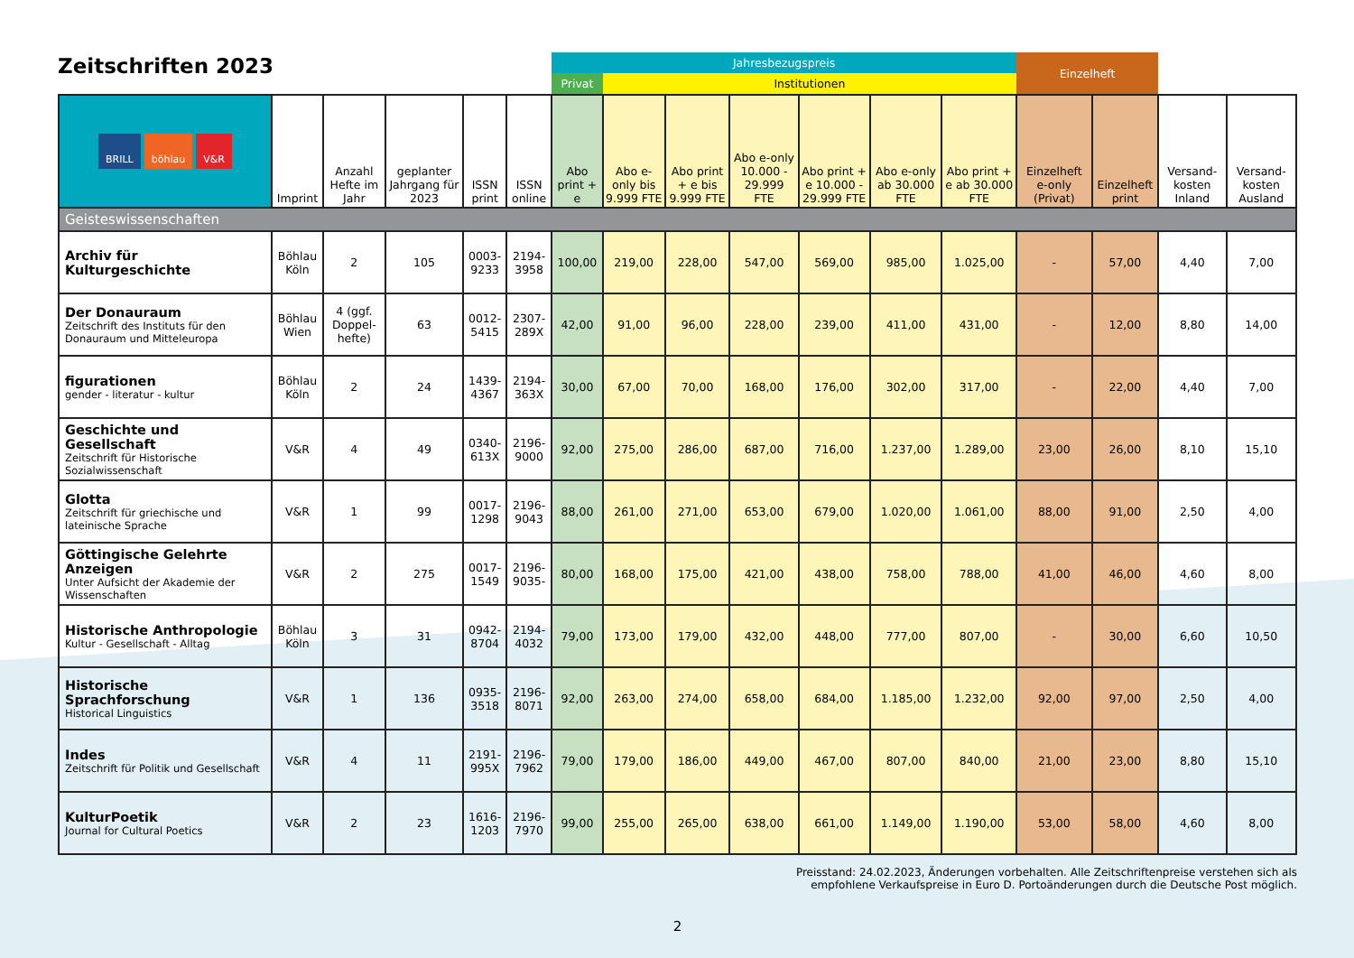Zeitschriften 2023
| | | | | | | Jahresbezugspreis | | | | | | | Einzelheft | | | |
| --- | --- | --- | --- | --- | --- | --- | --- | --- | --- | --- | --- | --- | --- | --- | --- | --- |
| | | | | | | Privat | Institutionen | | | | | | | | | |
| BRILL böhlau V&R | Imprint | Anzahl Hefte im Jahr | geplanter Jahrgang für 2023 | ISSN print | ISSN online | Abo print + e | Abo e-only bis 9.999 FTE | Abo print + e bis 9.999 FTE | Abo e-only 10.000 - 29.999 FTE | Abo print + e 10.000 - 29.999 FTE | Abo e-only ab 30.000 FTE | Abo print + e ab 30.000 FTE | Einzelheft e-only (Privat) | Einzelheft print | Versand-kosten Inland | Versand-kosten Ausland |
| Geisteswissenschaften | | | | | | | | | | | | | | | | |
| Archiv für Kulturgeschichte | Böhlau Köln | 2 | 105 | 0003-9233 | 2194-3958 | 100,00 | 219,00 | 228,00 | 547,00 | 569,00 | 985,00 | 1.025,00 | - | 57,00 | 4,40 | 7,00 |
| Der Donauraum Zeitschrift des Instituts für den Donauraum und Mitteleuropa | Böhlau Wien | 4 (ggf. Doppel-hefte) | 63 | 0012-5415 | 2307-289X | 42,00 | 91,00 | 96,00 | 228,00 | 239,00 | 411,00 | 431,00 | - | 12,00 | 8,80 | 14,00 |
| figurationen gender - literatur - kultur | Böhlau Köln | 2 | 24 | 1439-4367 | 2194-363X | 30,00 | 67,00 | 70,00 | 168,00 | 176,00 | 302,00 | 317,00 | - | 22,00 | 4,40 | 7,00 |
| Geschichte und Gesellschaft Zeitschrift für Historische Sozialwissenschaft | V&R | 4 | 49 | 0340-613X | 2196-9000 | 92,00 | 275,00 | 286,00 | 687,00 | 716,00 | 1.237,00 | 1.289,00 | 23,00 | 26,00 | 8,10 | 15,10 |
| Glotta Zeitschrift für griechische und lateinische Sprache | V&R | 1 | 99 | 0017-1298 | 2196-9043 | 88,00 | 261,00 | 271,00 | 653,00 | 679,00 | 1.020,00 | 1.061,00 | 88,00 | 91,00 | 2,50 | 4,00 |
| Göttingische Gelehrte Anzeigen Unter Aufsicht der Akademie der Wissenschaften | V&R | 2 | 275 | 0017-1549 | 2196-9035- | 80,00 | 168,00 | 175,00 | 421,00 | 438,00 | 758,00 | 788,00 | 41,00 | 46,00 | 4,60 | 8,00 |
| Historische Anthropologie Kultur - Gesellschaft - Alltag | Böhlau Köln | 3 | 31 | 0942-8704 | 2194-4032 | 79,00 | 173,00 | 179,00 | 432,00 | 448,00 | 777,00 | 807,00 | - | 30,00 | 6,60 | 10,50 |
| Historische Sprachforschung Historical Linguistics | V&R | 1 | 136 | 0935-3518 | 2196-8071 | 92,00 | 263,00 | 274,00 | 658,00 | 684,00 | 1.185,00 | 1.232,00 | 92,00 | 97,00 | 2,50 | 4,00 |
| Indes Zeitschrift für Politik und Gesellschaft | V&R | 4 | 11 | 2191-995X | 2196-7962 | 79,00 | 179,00 | 186,00 | 449,00 | 467,00 | 807,00 | 840,00 | 21,00 | 23,00 | 8,80 | 15,10 |
| KulturPoetik Journal for Cultural Poetics | V&R | 2 | 23 | 1616-1203 | 2196-7970 | 99,00 | 255,00 | 265,00 | 638,00 | 661,00 | 1.149,00 | 1.190,00 | 53,00 | 58,00 | 4,60 | 8,00 |
Preisstand: 24.02.2023, Änderungen vorbehalten. Alle Zeitschriftenpreise verstehen sich als
empfohlene Verkaufspreise in Euro D. Portoänderungen durch die Deutsche Post möglich.
2